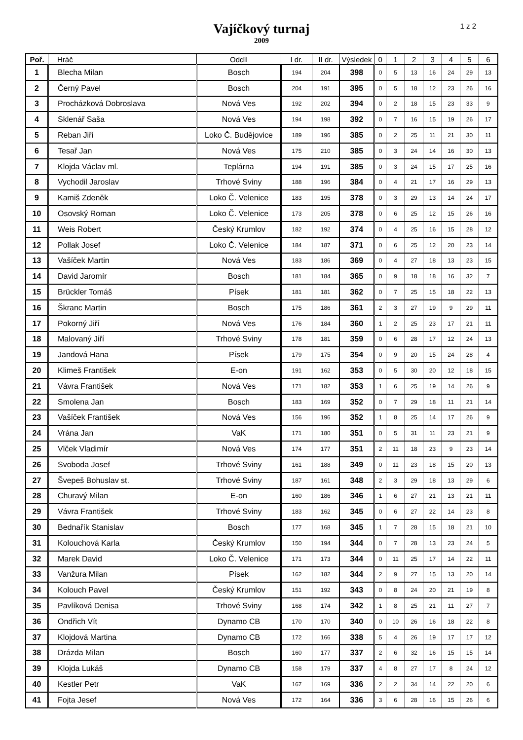Vajíčkový turnaj
2009
1 z 2
| Poř. | Hráč | Oddíl | I dr. | II dr. | Výsledek | 0 | 1 | 2 | 3 | 4 | 5 | 6 |
| --- | --- | --- | --- | --- | --- | --- | --- | --- | --- | --- | --- | --- |
| 1 | Blecha Milan | Bosch | 194 | 204 | 398 | 0 | 5 | 13 | 16 | 24 | 29 | 13 |
| 2 | Černý Pavel | Bosch | 204 | 191 | 395 | 0 | 5 | 18 | 12 | 23 | 26 | 16 |
| 3 | Procházková Dobroslava | Nová Ves | 192 | 202 | 394 | 0 | 2 | 18 | 15 | 23 | 33 | 9 |
| 4 | Sklenář Saša | Nová Ves | 194 | 198 | 392 | 0 | 7 | 16 | 15 | 19 | 26 | 17 |
| 5 | Reban Jiří | Loko Č. Budějovice | 189 | 196 | 385 | 0 | 2 | 25 | 11 | 21 | 30 | 11 |
| 6 | Tesař Jan | Nová Ves | 175 | 210 | 385 | 0 | 3 | 24 | 14 | 16 | 30 | 13 |
| 7 | Klojda Václav ml. | Teplárna | 194 | 191 | 385 | 0 | 3 | 24 | 15 | 17 | 25 | 16 |
| 8 | Vychodil Jaroslav | Trhové Sviny | 188 | 196 | 384 | 0 | 4 | 21 | 17 | 16 | 29 | 13 |
| 9 | Kamiš Zdeněk | Loko Č. Velenice | 183 | 195 | 378 | 0 | 3 | 29 | 13 | 14 | 24 | 17 |
| 10 | Osovský Roman | Loko Č. Velenice | 173 | 205 | 378 | 0 | 6 | 25 | 12 | 15 | 26 | 16 |
| 11 | Weis Robert | Český Krumlov | 182 | 192 | 374 | 0 | 4 | 25 | 16 | 15 | 28 | 12 |
| 12 | Pollak Josef | Loko Č. Velenice | 184 | 187 | 371 | 0 | 6 | 25 | 12 | 20 | 23 | 14 |
| 13 | Vašíček Martin | Nová Ves | 183 | 186 | 369 | 0 | 4 | 27 | 18 | 13 | 23 | 15 |
| 14 | David Jaromír | Bosch | 181 | 184 | 365 | 0 | 9 | 18 | 18 | 16 | 32 | 7 |
| 15 | Brückler Tomáš | Písek | 181 | 181 | 362 | 0 | 7 | 25 | 15 | 18 | 22 | 13 |
| 16 | Škranc Martin | Bosch | 175 | 186 | 361 | 2 | 3 | 27 | 19 | 9 | 29 | 11 |
| 17 | Pokorný Jiří | Nová Ves | 176 | 184 | 360 | 1 | 2 | 25 | 23 | 17 | 21 | 11 |
| 18 | Malovaný Jiří | Trhové Sviny | 178 | 181 | 359 | 0 | 6 | 28 | 17 | 12 | 24 | 13 |
| 19 | Jandová Hana | Písek | 179 | 175 | 354 | 0 | 9 | 20 | 15 | 24 | 28 | 4 |
| 20 | Klimeš František | E-on | 191 | 162 | 353 | 0 | 5 | 30 | 20 | 12 | 18 | 15 |
| 21 | Vávra František | Nová Ves | 171 | 182 | 353 | 1 | 6 | 25 | 19 | 14 | 26 | 9 |
| 22 | Smolena Jan | Bosch | 183 | 169 | 352 | 0 | 7 | 29 | 18 | 11 | 21 | 14 |
| 23 | Vašíček František | Nová Ves | 156 | 196 | 352 | 1 | 8 | 25 | 14 | 17 | 26 | 9 |
| 24 | Vrána Jan | VaK | 171 | 180 | 351 | 0 | 5 | 31 | 11 | 23 | 21 | 9 |
| 25 | Vlček Vladimír | Nová Ves | 174 | 177 | 351 | 2 | 11 | 18 | 23 | 9 | 23 | 14 |
| 26 | Svoboda Josef | Trhové Sviny | 161 | 188 | 349 | 0 | 11 | 23 | 18 | 15 | 20 | 13 |
| 27 | Švepeš Bohuslav st. | Trhové Sviny | 187 | 161 | 348 | 2 | 3 | 29 | 18 | 13 | 29 | 6 |
| 28 | Churavý Milan | E-on | 160 | 186 | 346 | 1 | 6 | 27 | 21 | 13 | 21 | 11 |
| 29 | Vávra František | Trhové Sviny | 183 | 162 | 345 | 0 | 6 | 27 | 22 | 14 | 23 | 8 |
| 30 | Bednařík Stanislav | Bosch | 177 | 168 | 345 | 1 | 7 | 28 | 15 | 18 | 21 | 10 |
| 31 | Kolouchová Karla | Český Krumlov | 150 | 194 | 344 | 0 | 7 | 28 | 13 | 23 | 24 | 5 |
| 32 | Marek David | Loko Č. Velenice | 171 | 173 | 344 | 0 | 11 | 25 | 17 | 14 | 22 | 11 |
| 33 | Vanžura Milan | Písek | 162 | 182 | 344 | 2 | 9 | 27 | 15 | 13 | 20 | 14 |
| 34 | Kolouch Pavel | Český Krumlov | 151 | 192 | 343 | 0 | 8 | 24 | 20 | 21 | 19 | 8 |
| 35 | Pavlíková Denisa | Trhové Sviny | 168 | 174 | 342 | 1 | 8 | 25 | 21 | 11 | 27 | 7 |
| 36 | Ondřich Vít | Dynamo CB | 170 | 170 | 340 | 0 | 10 | 26 | 16 | 18 | 22 | 8 |
| 37 | Klojdová Martina | Dynamo CB | 172 | 166 | 338 | 5 | 4 | 26 | 19 | 17 | 17 | 12 |
| 38 | Drázda Milan | Bosch | 160 | 177 | 337 | 2 | 6 | 32 | 16 | 15 | 15 | 14 |
| 39 | Klojda Lukáš | Dynamo CB | 158 | 179 | 337 | 4 | 8 | 27 | 17 | 8 | 24 | 12 |
| 40 | Kestler Petr | VaK | 167 | 169 | 336 | 2 | 2 | 34 | 14 | 22 | 20 | 6 |
| 41 | Fojta Jesef | Nová Ves | 172 | 164 | 336 | 3 | 6 | 28 | 16 | 15 | 26 | 6 |